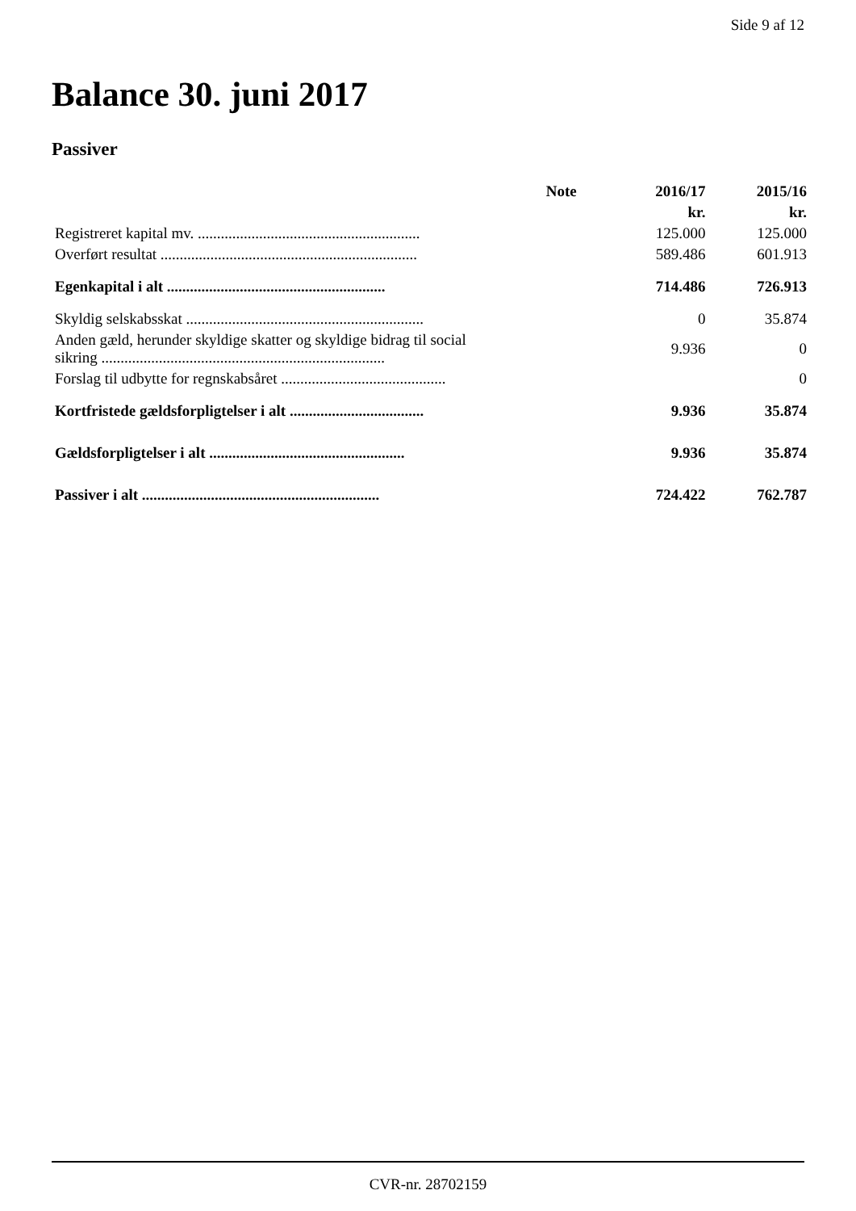Side 9 af 12
Balance 30. juni 2017
Passiver
| | Note | 2016/17 | 2015/16 |
| --- | --- | --- | --- |
| | | kr. | kr. |
| Registreret kapital mv. .......................................................... | | 125.000 | 125.000 |
| Overført resultat ................................................................... | | 589.486 | 601.913 |
| Egenkapital i alt ......................................................... | | 714.486 | 726.913 |
| Skyldig selskabsskat .............................................................. | | 0 | 35.874 |
| Anden gæld, herunder skyldige skatter og skyldige bidrag til social sikring .......................................................................... | | 9.936 | 0 |
| Forslag til udbytte for regnskabsåret ........................................... | | | 0 |
| Kortfristede gældsforpligtelser i alt ................................... | | 9.936 | 35.874 |
| Gældsforpligtelser i alt ................................................... | | 9.936 | 35.874 |
| Passiver i alt .............................................................. | | 724.422 | 762.787 |
CVR-nr. 28702159